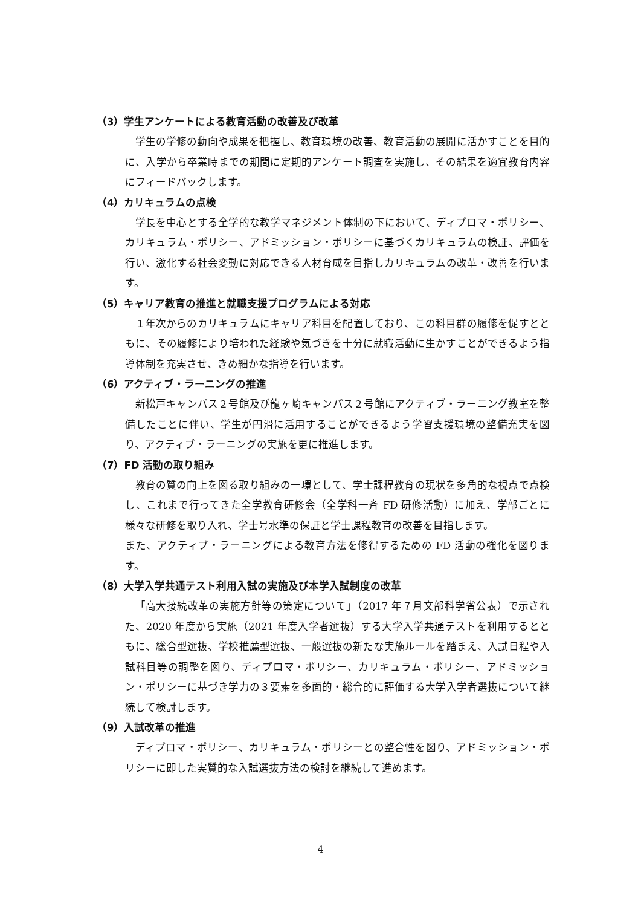（3）学生アンケートによる教育活動の改善及び改革
学生の学修の動向や成果を把握し、教育環境の改善、教育活動の展開に活かすことを目的に、入学から卒業時までの期間に定期的アンケート調査を実施し、その結果を適宜教育内容にフィードバックします。
（4）カリキュラムの点検
学長を中心とする全学的な教学マネジメント体制の下において、ディプロマ・ポリシー、カリキュラム・ポリシー、アドミッション・ポリシーに基づくカリキュラムの検証、評価を行い、激化する社会変動に対応できる人材育成を目指しカリキュラムの改革・改善を行います。
（5）キャリア教育の推進と就職支援プログラムによる対応
１年次からのカリキュラムにキャリア科目を配置しており、この科目群の履修を促すとともに、その履修により培われた経験や気づきを十分に就職活動に生かすことができるよう指導体制を充実させ、きめ細かな指導を行います。
（6）アクティブ・ラーニングの推進
新松戸キャンパス２号館及び龍ヶ崎キャンパス２号館にアクティブ・ラーニング教室を整備したことに伴い、学生が円滑に活用することができるよう学習支援環境の整備充実を図り、アクティブ・ラーニングの実施を更に推進します。
（7）FD 活動の取り組み
教育の質の向上を図る取り組みの一環として、学士課程教育の現状を多角的な視点で点検し、これまで行ってきた全学教育研修会（全学科一斉 FD 研修活動）に加え、学部ごとに様々な研修を取り入れ、学士号水準の保証と学士課程教育の改善を目指します。
また、アクティブ・ラーニングによる教育方法を修得するための FD 活動の強化を図ります。
（8）大学入学共通テスト利用入試の実施及び本学入試制度の改革
「高大接続改革の実施方針等の策定について」（2017 年７月文部科学省公表）で示された、2020 年度から実施（2021 年度入学者選抜）する大学入学共通テストを利用するとともに、総合型選抜、学校推薦型選抜、一般選抜の新たな実施ルールを踏まえ、入試日程や入試科目等の調整を図り、ディプロマ・ポリシー、カリキュラム・ポリシー、アドミッション・ポリシーに基づき学力の３要素を多面的・総合的に評価する大学入学者選抜について継続して検討します。
（9）入試改革の推進
ディプロマ・ポリシー、カリキュラム・ポリシーとの整合性を図り、アドミッション・ポリシーに即した実質的な入試選抜方法の検討を継続して進めます。
4